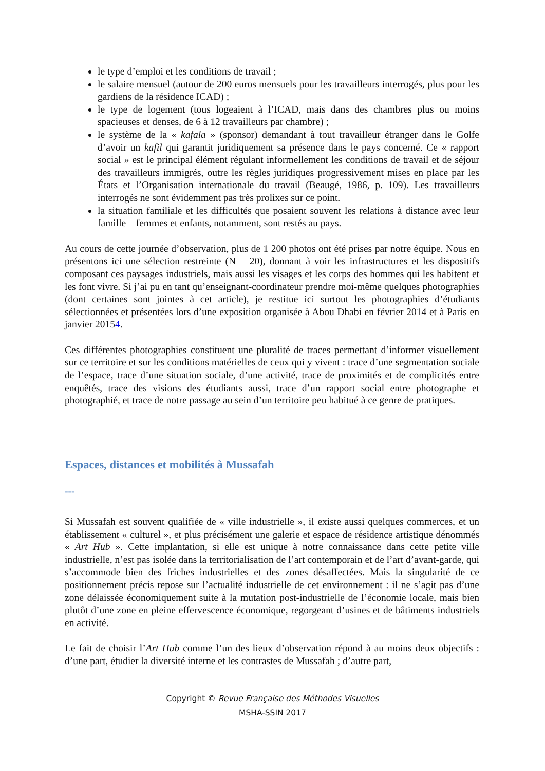le type d’emploi et les conditions de travail ;
le salaire mensuel (autour de 200 euros mensuels pour les travailleurs interrogés, plus pour les gardiens de la résidence ICAD) ;
le type de logement (tous logeaient à l’ICAD, mais dans des chambres plus ou moins spacieuses et denses, de 6 à 12 travailleurs par chambre) ;
le système de la « kafala » (sponsor) demandant à tout travailleur étranger dans le Golfe d’avoir un kafil qui garantit juridiquement sa présence dans le pays concerné. Ce « rapport social » est le principal élément régulant informellement les conditions de travail et de séjour des travailleurs immigrés, outre les règles juridiques progressivement mises en place par les États et l’Organisation internationale du travail (Beaugé, 1986, p. 109). Les travailleurs interrogés ne sont évidemment pas très prolixes sur ce point.
la situation familiale et les difficultés que posaient souvent les relations à distance avec leur famille – femmes et enfants, notamment, sont restés au pays.
Au cours de cette journée d’observation, plus de 1 200 photos ont été prises par notre équipe. Nous en présentons ici une sélection restreinte (N = 20), donnant à voir les infrastructures et les dispositifs composant ces paysages industriels, mais aussi les visages et les corps des hommes qui les habitent et les font vivre. Si j’ai pu en tant qu’enseignant-coordinateur prendre moi-même quelques photographies (dont certaines sont jointes à cet article), je restitue ici surtout les photographies d’étudiants sélectionnées et présentées lors d’une exposition organisée à Abou Dhabi en février 2014 et à Paris en janvier 20154.
Ces différentes photographies constituent une pluralité de traces permettant d’informer visuellement sur ce territoire et sur les conditions matérielles de ceux qui y vivent : trace d’une segmentation sociale de l’espace, trace d’une situation sociale, d’une activité, trace de proximités et de complicités entre enquêtés, trace des visions des étudiants aussi, trace d’un rapport social entre photographe et photographié, et trace de notre passage au sein d’un territoire peu habitué à ce genre de pratiques.
Espaces, distances et mobilités à Mussafah
---
Si Mussafah est souvent qualifiée de « ville industrielle », il existe aussi quelques commerces, et un établissement « culturel », et plus précisément une galerie et espace de résidence artistique dénommés « Art Hub ». Cette implantation, si elle est unique à notre connaissance dans cette petite ville industrielle, n’est pas isolée dans la territorialisation de l’art contemporain et de l’art d’avant-garde, qui s’accommode bien des friches industrielles et des zones désaffectées. Mais la singularité de ce positionnement précis repose sur l’actualité industrielle de cet environnement : il ne s’agit pas d’une zone délaissée économiquement suite à la mutation post-industrielle de l’économie locale, mais bien plutôt d’une zone en pleine effervescence économique, regorgeant d’usines et de bâtiments industriels en activité.
Le fait de choisir l’Art Hub comme l’un des lieux d’observation répond à au moins deux objectifs : d’une part, étudier la diversité interne et les contrastes de Mussafah ; d’autre part,
Copyright © Revue Française des Méthodes Visuelles
MSHA-SSIN 2017